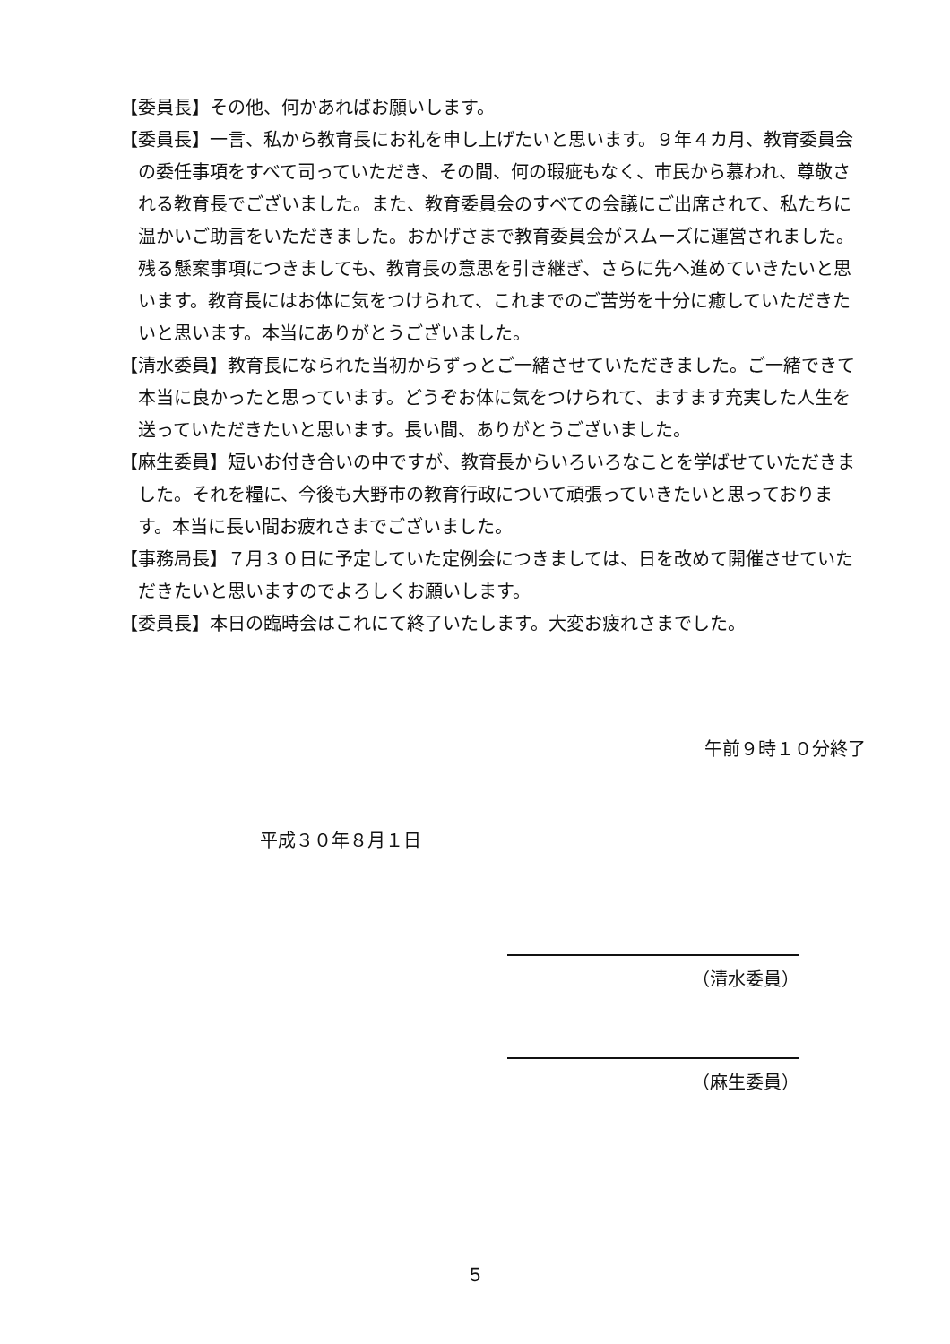【委員長】その他、何かあればお願いします。
【委員長】一言、私から教育長にお礼を申し上げたいと思います。９年４カ月、教育委員会の委任事項をすべて司っていただき、その間、何の瑕疵もなく、市民から慕われ、尊敬される教育長でございました。また、教育委員会のすべての会議にご出席されて、私たちに温かいご助言をいただきました。おかげさまで教育委員会がスムーズに運営されました。残る懸案事項につきましても、教育長の意思を引き継ぎ、さらに先へ進めていきたいと思います。教育長にはお体に気をつけられて、これまでのご苦労を十分に癒していただきたいと思います。本当にありがとうございました。
【清水委員】教育長になられた当初からずっとご一緒させていただきました。ご一緒できて本当に良かったと思っています。どうぞお体に気をつけられて、ますます充実した人生を送っていただきたいと思います。長い間、ありがとうございました。
【麻生委員】短いお付き合いの中ですが、教育長からいろいろなことを学ばせていただきました。それを糧に、今後も大野市の教育行政について頑張っていきたいと思っております。本当に長い間お疲れさまでございました。
【事務局長】７月３０日に予定していた定例会につきましては、日を改めて開催させていただきたいと思いますのでよろしくお願いします。
【委員長】本日の臨時会はこれにて終了いたします。大変お疲れさまでした。
午前９時１０分終了
平成３０年８月１日
（清水委員）
（麻生委員）
5